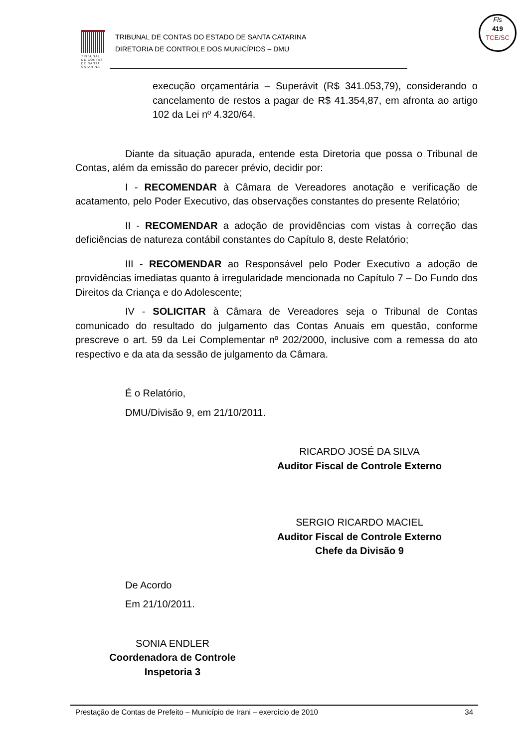TRIBUNAL DE CONTAS DE SANTA CATARINA
TRIBUNAL DE CONTAS DO ESTADO DE SANTA CATARINA
DIRETORIA DE CONTROLE DOS MUNICÍPIOS – DMU
Fls
419
TCE/SC
execução orçamentária – Superávit (R$ 341.053,79), considerando o cancelamento de restos a pagar de R$ 41.354,87, em afronta ao artigo 102 da Lei nº 4.320/64.
Diante da situação apurada, entende esta Diretoria que possa o Tribunal de Contas, além da emissão do parecer prévio, decidir por:
I - RECOMENDAR à Câmara de Vereadores anotação e verificação de acatamento, pelo Poder Executivo, das observações constantes do presente Relatório;
II - RECOMENDAR a adoção de providências com vistas à correção das deficiências de natureza contábil constantes do Capítulo 8, deste Relatório;
III - RECOMENDAR ao Responsável pelo Poder Executivo a adoção de providências imediatas quanto à irregularidade mencionada no Capítulo 7 – Do Fundo dos Direitos da Criança e do Adolescente;
IV - SOLICITAR à Câmara de Vereadores seja o Tribunal de Contas comunicado do resultado do julgamento das Contas Anuais em questão, conforme prescreve o art. 59 da Lei Complementar nº 202/2000, inclusive com a remessa do ato respectivo e da ata da sessão de julgamento da Câmara.
É o Relatório,
DMU/Divisão 9, em 21/10/2011.
RICARDO JOSÉ DA SILVA
Auditor Fiscal de Controle Externo
SERGIO RICARDO MACIEL
Auditor Fiscal de Controle Externo
Chefe da Divisão 9
De Acordo
Em 21/10/2011.
SONIA ENDLER
Coordenadora de Controle
Inspetoria 3
Prestação de Contas de Prefeito – Município de Irani – exercício de 2010 34